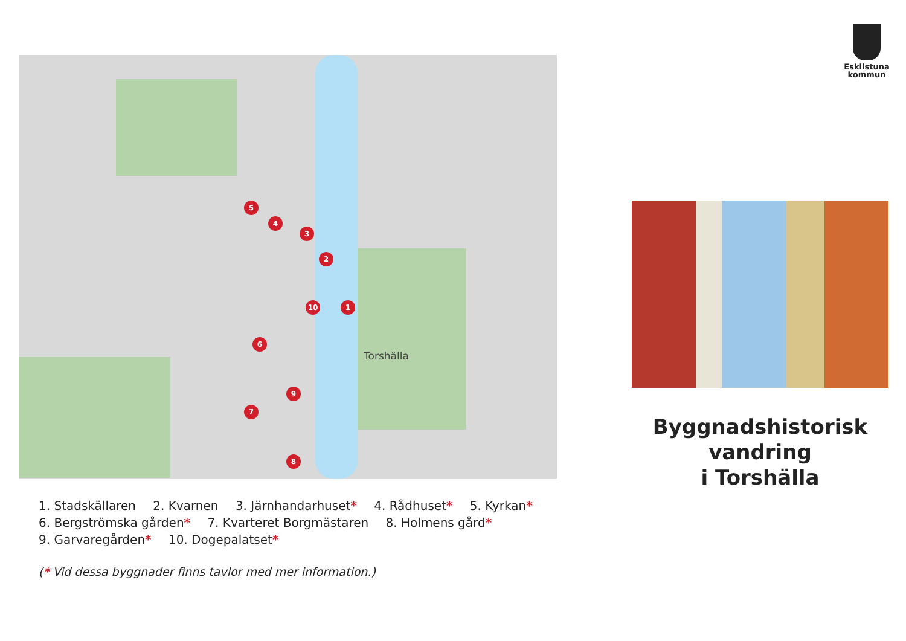1
2
3
4
5
6
7
8
9
10
Torshälla
1. Stadskällaren 2. Kvarnen 3. Järnhandarhuset* 4. Rådhuset* 5. Kyrkan*
6. Bergströmska gården* 7. Kvarteret Borgmästaren 8. Holmens gård*
9. Garvaregården* 10. Dogepalatset*
(* Vid dessa byggnader finns tavlor med mer information.)
Eskilstuna
kommun
Byggnadshistorisk
vandring
i Torshälla